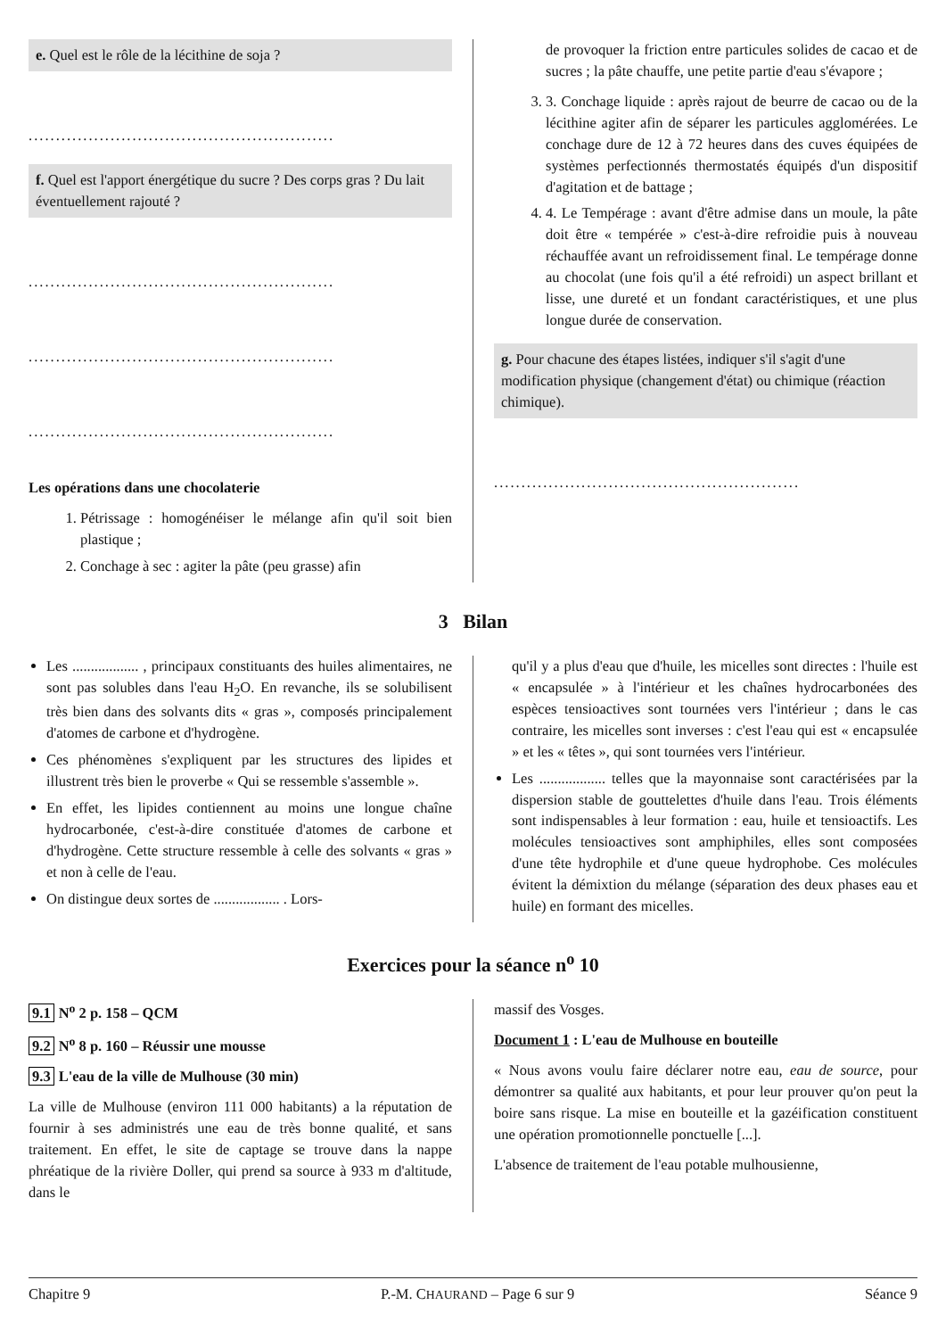e. Quel est le rôle de la lécithine de soja ?
........................................................
f. Quel est l'apport énergétique du sucre ? Des corps gras ? Du lait éventuellement rajouté ?
........................................................
........................................................
........................................................
Les opérations dans une chocolaterie
1. Pétrissage : homogénéiser le mélange afin qu'il soit bien plastique ;
2. Conchage à sec : agiter la pâte (peu grasse) afin
de provoquer la friction entre particules solides de cacao et de sucres ; la pâte chauffe, une petite partie d'eau s'évapore ;
3. 3. Conchage liquide : après rajout de beurre de cacao ou de la lécithine agiter afin de séparer les particules agglomérées. Le conchage dure de 12 à 72 heures dans des cuves équipées de systèmes perfectionnés thermostatés équipés d'un dispositif d'agitation et de battage ;
4. 4. Le Tempérage : avant d'être admise dans un moule, la pâte doit être « tempérée » c'est-à-dire refroidie puis à nouveau réchauffée avant un refroidissement final. Le tempérage donne au chocolat (une fois qu'il a été refroidi) un aspect brillant et lisse, une dureté et un fondant caractéristiques, et une plus longue durée de conservation.
g. Pour chacune des étapes listées, indiquer s'il s'agit d'une modification physique (changement d'état) ou chimique (réaction chimique).
........................................................
3 Bilan
Les .................. , principaux constituants des huiles alimentaires, ne sont pas solubles dans l'eau H<sub>2</sub>O. En revanche, ils se solubilisent très bien dans des solvants dits « gras », composés principalement d'atomes de carbone et d'hydrogène.
Ces phénomènes s'expliquent par les structures des lipides et illustrent très bien le proverbe « Qui se ressemble s'assemble ».
En effet, les lipides contiennent au moins une longue chaîne hydrocarbonée, c'est-à-dire constituée d'atomes de carbone et d'hydrogène. Cette structure ressemble à celle des solvants « gras » et non à celle de l'eau.
On distingue deux sortes de .................. . Lors-
qu'il y a plus d'eau que d'huile, les micelles sont directes : l'huile est « encapsulée » à l'intérieur et les chaînes hydrocarbonées des espèces tensioactives sont tournées vers l'intérieur ; dans le cas contraire, les micelles sont inverses : c'est l'eau qui est « encapsulée » et les « têtes », qui sont tournées vers l'intérieur.
Les .................. telles que la mayonnaise sont caractérisées par la dispersion stable de gouttelettes d'huile dans l'eau. Trois éléments sont indispensables à leur formation : eau, huile et tensioactifs. Les molécules tensioactives sont amphiphiles, elles sont composées d'une tête hydrophile et d'une queue hydrophobe. Ces molécules évitent la démixtion du mélange (séparation des deux phases eau et huile) en formant des micelles.
Exercices pour la séance n<sup>o</sup> 10
9.1 N<sup>o</sup> 2 p. 158 – QCM
9.2 N<sup>o</sup> 8 p. 160 – Réussir une mousse
9.3 L'eau de la ville de Mulhouse (30 min)
La ville de Mulhouse (environ 111 000 habitants) a la réputation de fournir à ses administrés une eau de très bonne qualité, et sans traitement. En effet, le site de captage se trouve dans la nappe phréatique de la rivière Doller, qui prend sa source à 933 m d'altitude, dans le
massif des Vosges.
Document 1 : L'eau de Mulhouse en bouteille
« Nous avons voulu faire déclarer notre eau, eau de source, pour démontrer sa qualité aux habitants, et pour leur prouver qu'on peut la boire sans risque. La mise en bouteille et la gazéification constituent une opération promotionnelle ponctuelle [...].
L'absence de traitement de l'eau potable mulhousienne,
Chapitre 9 P.-M. CHAURAND – Page 6 sur 9 Séance 9